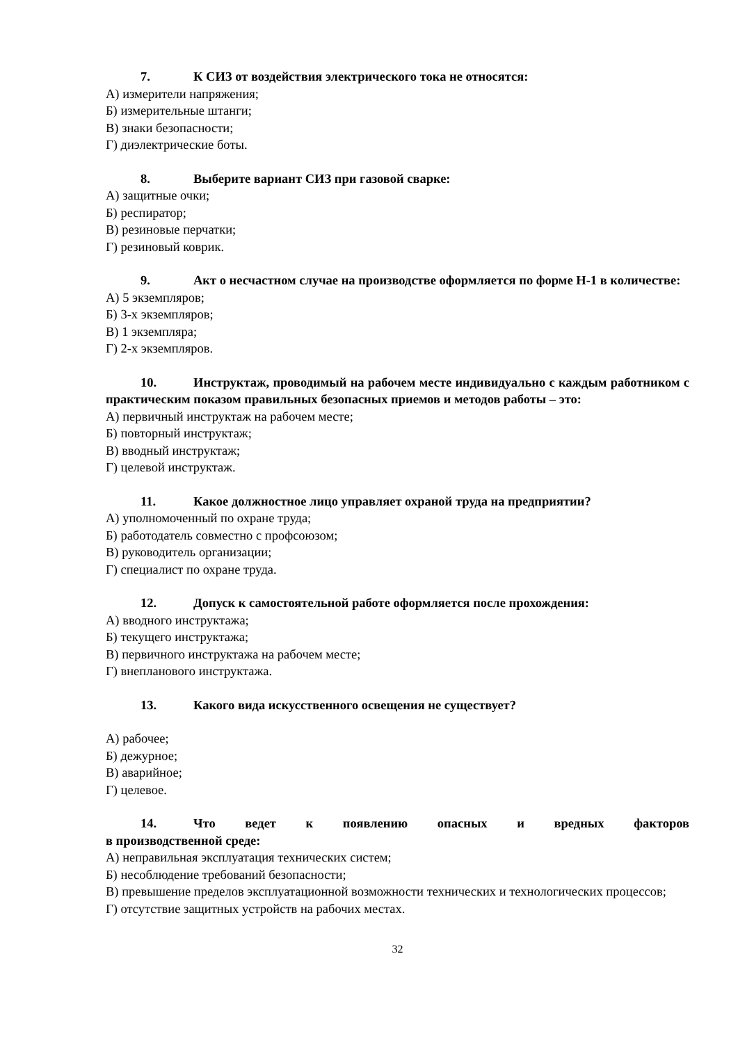7. К СИЗ от воздействия электрического тока не относятся:
А) измерители напряжения;
Б) измерительные штанги;
В) знаки безопасности;
Г) диэлектрические боты.
8. Выберите вариант СИЗ при газовой сварке:
А) защитные очки;
Б) респиратор;
В) резиновые перчатки;
Г) резиновый коврик.
9. Акт о несчастном случае на производстве оформляется по форме Н-1 в количестве:
А) 5 экземпляров;
Б) 3-х экземпляров;
В) 1 экземпляра;
Г) 2-х экземпляров.
10. Инструктаж, проводимый на рабочем месте индивидуально с каждым работником с практическим показом правильных безопасных приемов и методов работы – это:
А) первичный инструктаж на рабочем месте;
Б) повторный инструктаж;
В) вводный инструктаж;
Г) целевой инструктаж.
11. Какое должностное лицо управляет охраной труда на предприятии?
А) уполномоченный по охране труда;
Б) работодатель совместно с профсоюзом;
В) руководитель организации;
Г) специалист по охране труда.
12. Допуск к самостоятельной работе оформляется после прохождения:
А) вводного инструктажа;
Б) текущего инструктажа;
В) первичного инструктажа на рабочем месте;
Г) внепланового инструктажа.
13. Какого вида искусственного освещения не существует?
А) рабочее;
Б) дежурное;
В) аварийное;
Г) целевое.
14. Что ведет к появлению опасных и вредных факторов
в производственной среде:
А) неправильная эксплуатация технических систем;
Б) несоблюдение требований безопасности;
В) превышение пределов эксплуатационной возможности технических и технологических процессов;
Г) отсутствие защитных устройств на рабочих местах.
32